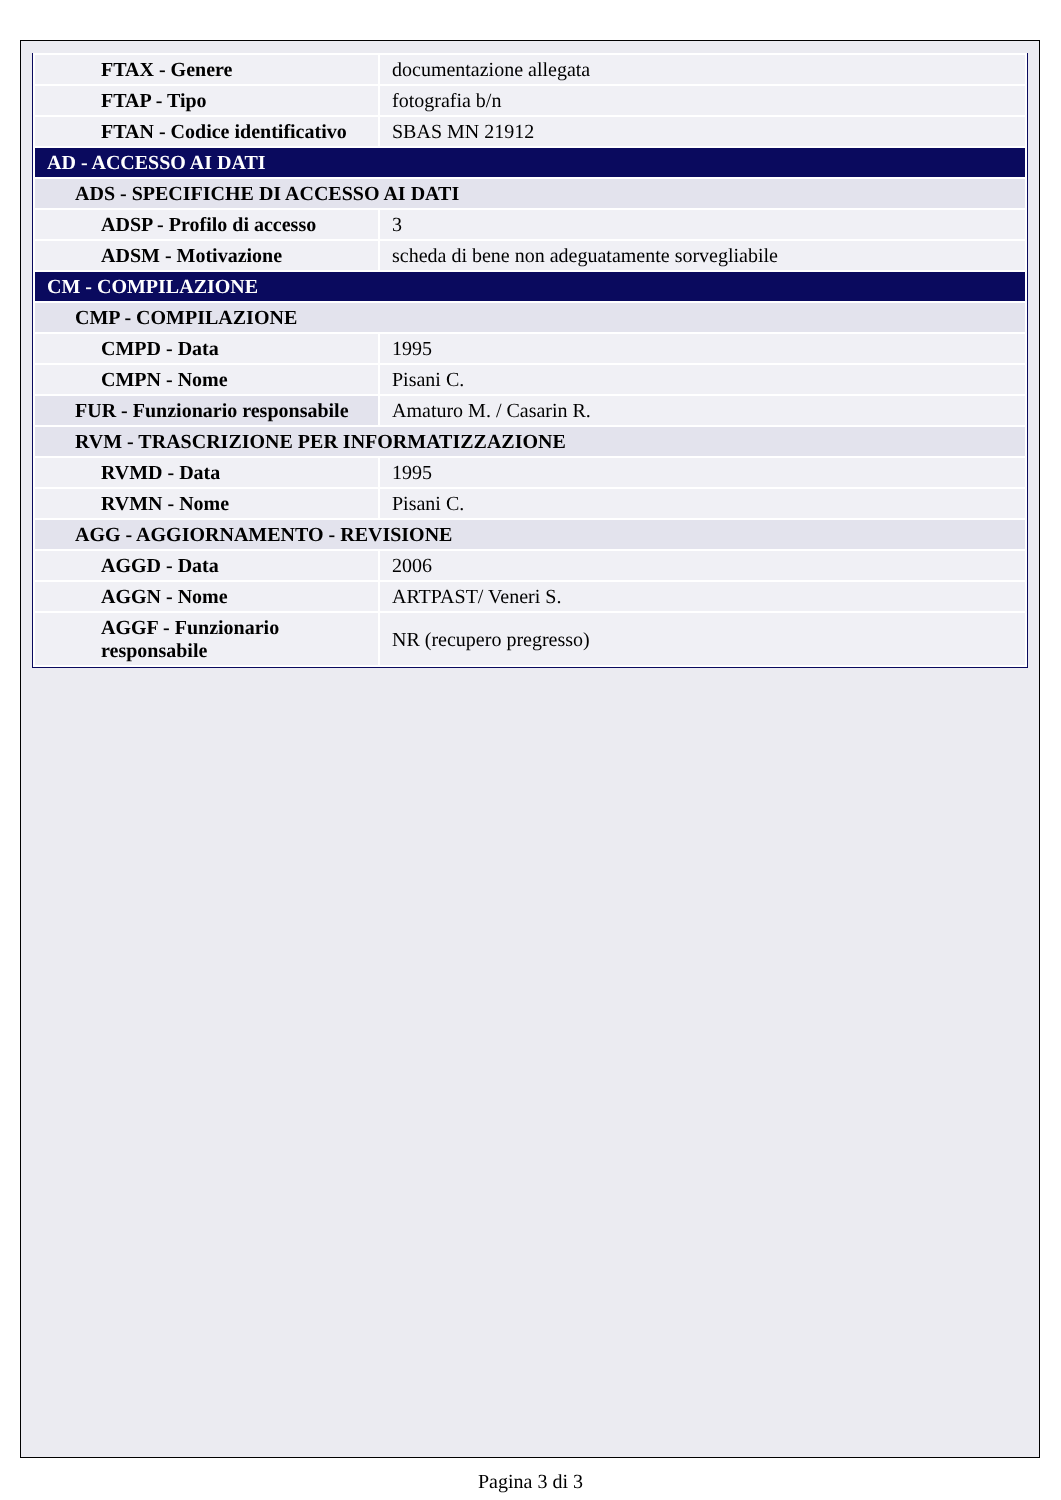| FTAX - Genere | documentazione allegata |
| FTAP - Tipo | fotografia b/n |
| FTAN - Codice identificativo | SBAS MN 21912 |
| AD - ACCESSO AI DATI | |
| ADS - SPECIFICHE DI ACCESSO AI DATI | |
| ADSP - Profilo di accesso | 3 |
| ADSM - Motivazione | scheda di bene non adeguatamente sorvegliabile |
| CM - COMPILAZIONE | |
| CMP - COMPILAZIONE | |
| CMPD - Data | 1995 |
| CMPN - Nome | Pisani C. |
| FUR - Funzionario responsabile | Amaturo M. / Casarin R. |
| RVM - TRASCRIZIONE PER INFORMATIZZAZIONE | |
| RVMD - Data | 1995 |
| RVMN - Nome | Pisani C. |
| AGG - AGGIORNAMENTO - REVISIONE | |
| AGGD - Data | 2006 |
| AGGN - Nome | ARTPAST/ Veneri S. |
| AGGF - Funzionario responsabile | NR (recupero pregresso) |
Pagina 3 di 3